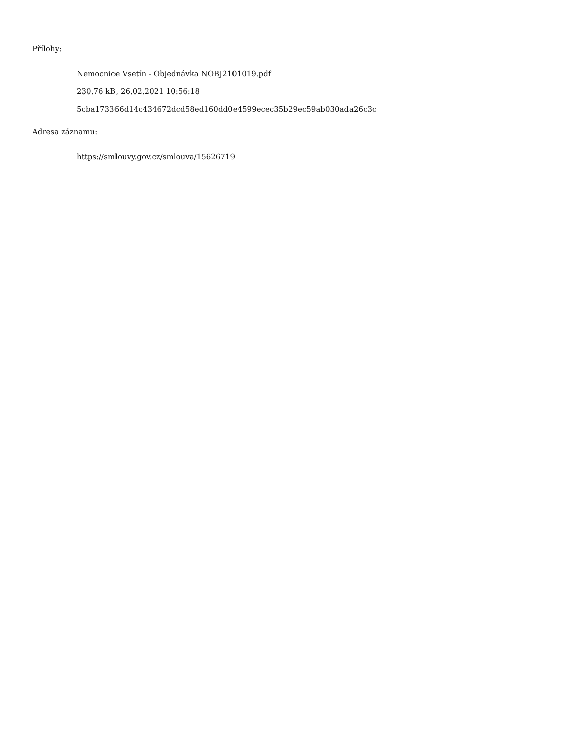Přílohy:
Nemocnice Vsetín - Objednávka NOBJ2101019.pdf
230.76 kB, 26.02.2021 10:56:18
5cba173366d14c434672dcd58ed160dd0e4599ecec35b29ec59ab030ada26c3c
Adresa záznamu:
https://smlouvy.gov.cz/smlouva/15626719